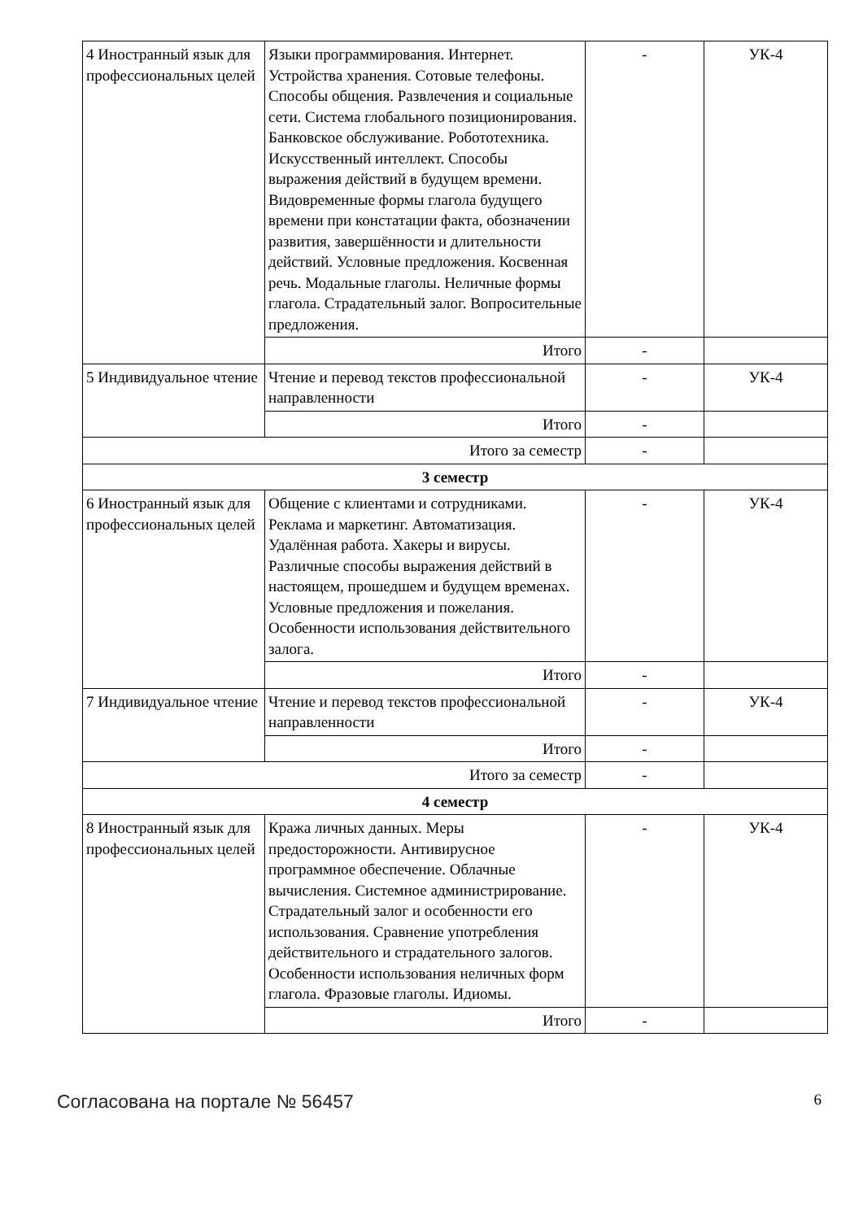| 4 Иностранный язык для профессиональных целей | Языки программирования. Интернет. Устройства хранения. Сотовые телефоны. Способы общения. Развлечения и социальные сети. Система глобального позиционирования. Банковское обслуживание. Робототехника. Искусственный интеллект. Способы выражения действий в будущем времени. Видовременные формы глагола будущего времени при констатации факта, обозначении развития, завершённости и длительности действий. Условные предложения. Косвенная речь. Модальные глаголы. Неличные формы глагола. Страдательный залог. Вопросительные предложения. | - | УК-4 |
| | Итого | - | |
| 5 Индивидуальное чтение | Чтение и перевод текстов профессиональной направленности | - | УК-4 |
| | Итого | - | |
| Итого за семестр | | - | |
| 3 семестр | | | |
| 6 Иностранный язык для профессиональных целей | Общение с клиентами и сотрудниками. Реклама и маркетинг. Автоматизация. Удалённая работа. Хакеры и вирусы. Различные способы выражения действий в настоящем, прошедшем и будущем временах. Условные предложения и пожелания. Особенности использования действительного залога. | - | УК-4 |
| | Итого | - | |
| 7 Индивидуальное чтение | Чтение и перевод текстов профессиональной направленности | - | УК-4 |
| | Итого | - | |
| Итого за семестр | | - | |
| 4 семестр | | | |
| 8 Иностранный язык для профессиональных целей | Кража личных данных. Меры предосторожности. Антивирусное программное обеспечение. Облачные вычисления. Системное администрирование. Страдательный залог и особенности его использования. Сравнение употребления действительного и страдательного залогов. Особенности использования неличных форм глагола. Фразовые глаголы. Идиомы. | - | УК-4 |
| | Итого | - | |
Согласована на портале № 56457 6